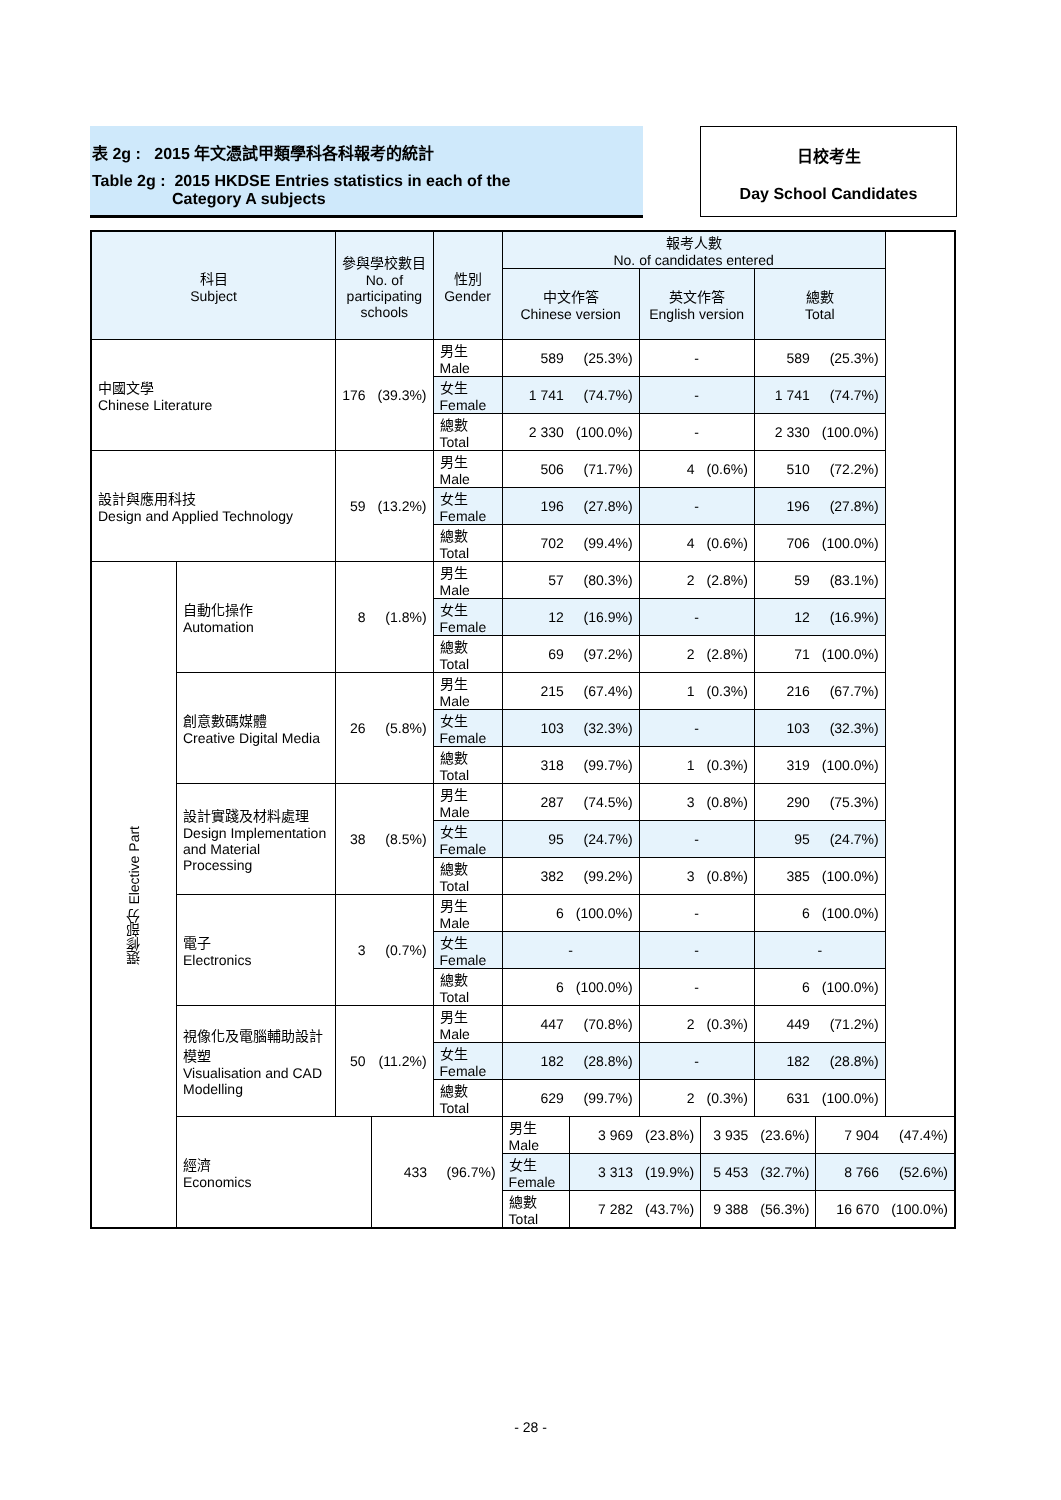表 2g : 2015 年文憑試甲類學科各科報考的統計
Table 2g : 2015 HKDSE Entries statistics in each of the
Category A subjects
日校考生
Day School Candidates
| 科目 Subject | | 參與學校數目 No. of participating schools | | 性別 Gender | 報考人數 No. of candidates entered | | | | | | |
| --- | --- | --- | --- | --- | --- | --- | --- | --- | --- | --- | --- |
| | | | | | 中文作答 Chinese version | | 英文作答 English version | | 總數 Total | | |
| 中國文學 Chinese Literature | | 176 | (39.3%) | 男生 Male | 589 | (25.3%) | - | | 589 | (25.3%) | |
| | | | | 女生 Female | 1 741 | (74.7%) | - | | 1 741 | (74.7%) | |
| | | | | 總數 Total | 2 330 | (100.0%) | - | | 2 330 | (100.0%) | |
| 設計與應用科技 Design and Applied Technology | | 59 | (13.2%) | 男生 Male | 506 | (71.7%) | 4 | (0.6%) | 510 | (72.2%) | |
| | | | | 女生 Female | 196 | (27.8%) | - | | 196 | (27.8%) | |
| | | | | 總數 Total | 702 | (99.4%) | 4 | (0.6%) | 706 | (100.0%) | |
| 選修部分 Elective Part | 自動化操作 Automation | 8 | (1.8%) | 男生 Male | 57 | (80.3%) | 2 | (2.8%) | 59 | (83.1%) | |
| | | | | 女生 Female | 12 | (16.9%) | - | | 12 | (16.9%) | |
| | | | | 總數 Total | 69 | (97.2%) | 2 | (2.8%) | 71 | (100.0%) | |
| | 創意數碼媒體 Creative Digital Media | 26 | (5.8%) | 男生 Male | 215 | (67.4%) | 1 | (0.3%) | 216 | (67.7%) | |
| | | | | 女生 Female | 103 | (32.3%) | - | | 103 | (32.3%) | |
| | | | | 總數 Total | 318 | (99.7%) | 1 | (0.3%) | 319 | (100.0%) | |
| | 設計實踐及材料處理 Design Implementation and Material Processing | 38 | (8.5%) | 男生 Male | 287 | (74.5%) | 3 | (0.8%) | 290 | (75.3%) | |
| | | | | 女生 Female | 95 | (24.7%) | - | | 95 | (24.7%) | |
| | | | | 總數 Total | 382 | (99.2%) | 3 | (0.8%) | 385 | (100.0%) | |
| | 電子 Electronics | 3 | (0.7%) | 男生 Male | 6 | (100.0%) | - | | 6 | (100.0%) | |
| | | | | 女生 Female | - | | - | | - | | |
| | | | | 總數 Total | 6 | (100.0%) | - | | 6 | (100.0%) | |
| | 視像化及電腦輔助設計模塑 Visualisation and CAD Modelling | 50 | (11.2%) | 男生 Male | 447 | (70.8%) | 2 | (0.3%) | 449 | (71.2%) | |
| | | | | 女生 Female | 182 | (28.8%) | - | | 182 | (28.8%) | |
| | | | | 總數 Total | 629 | (99.7%) | 2 | (0.3%) | 631 | (100.0%) | |
| | 經濟 Economics | | 433 | (96.7%) | 男生 Male | 3 969 | (23.8%) | 3 935 | (23.6%) | 7 904 | (47.4%) |
| | | | | | 女生 Female | 3 313 | (19.9%) | 5 453 | (32.7%) | 8 766 | (52.6%) |
| | | | | | 總數 Total | 7 282 | (43.7%) | 9 388 | (56.3%) | 16 670 | (100.0%) |
- 28 -